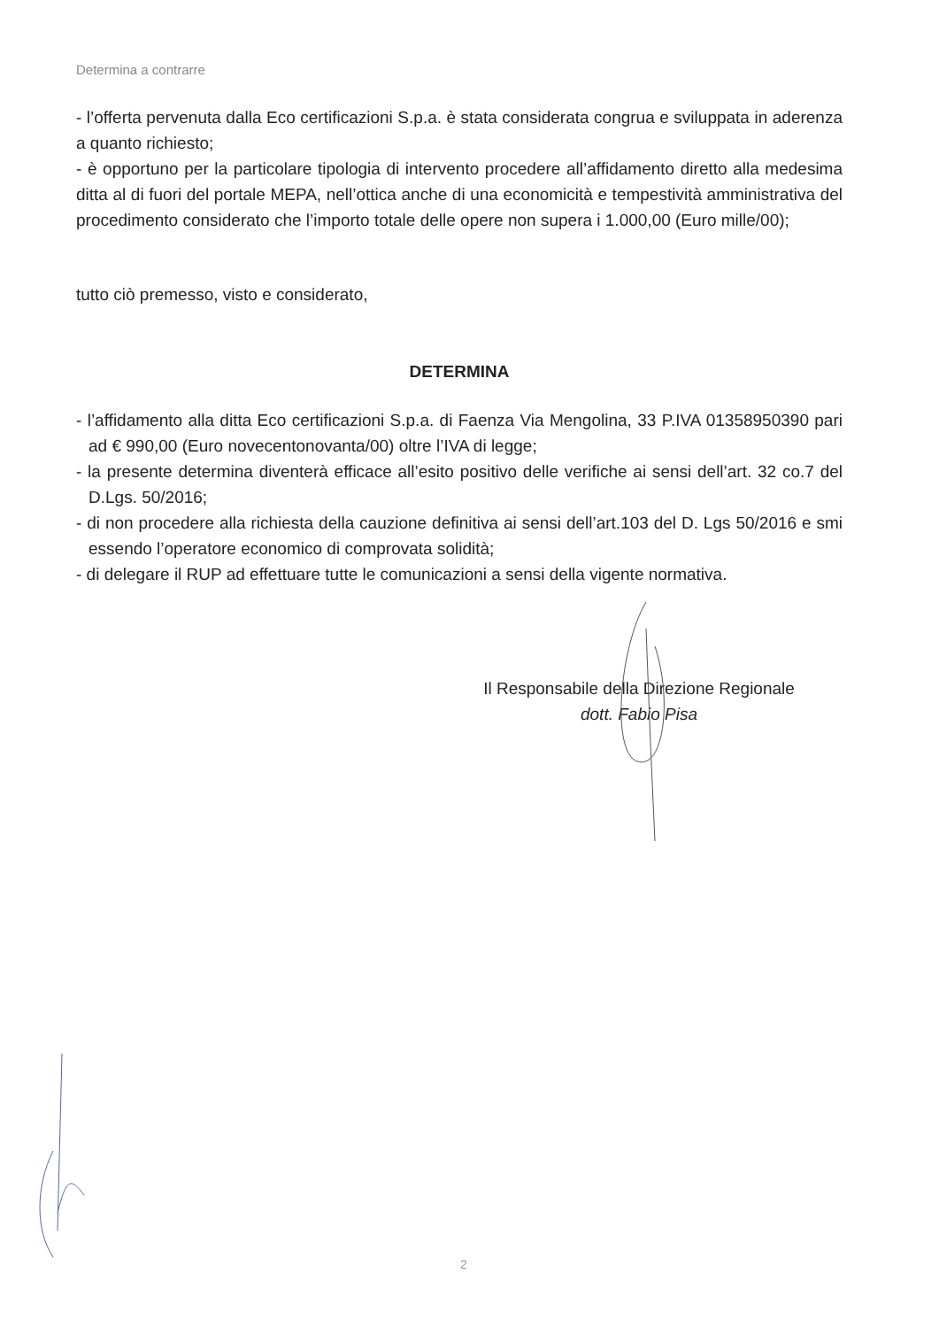Determina a contrarre
- l’offerta pervenuta dalla Eco certificazioni S.p.a. è stata considerata congrua e sviluppata in aderenza a quanto richiesto;
- è opportuno per la particolare tipologia di intervento procedere all’affidamento diretto alla medesima ditta al di fuori del portale MEPA, nell’ottica anche di una economicità e tempestività amministrativa del procedimento considerato che l’importo totale delle opere non supera i 1.000,00 (Euro mille/00);
tutto ciò premesso, visto e considerato,
DETERMINA
- l’affidamento alla ditta Eco certificazioni S.p.a. di Faenza Via Mengolina, 33 P.IVA 01358950390 pari ad € 990,00 (Euro novecentonovanta/00) oltre l’IVA di legge;
- la presente determina diventerà efficace all’esito positivo delle verifiche ai sensi dell’art. 32 co.7 del D.Lgs. 50/2016;
- di non procedere alla richiesta della cauzione definitiva ai sensi dell’art.103 del D. Lgs 50/2016 e smi essendo l’operatore economico di comprovata solidità;
- di delegare il RUP ad effettuare tutte le comunicazioni a sensi della vigente normativa.
Il Responsabile della Direzione Regionale
dott. Fabio Pisa
2